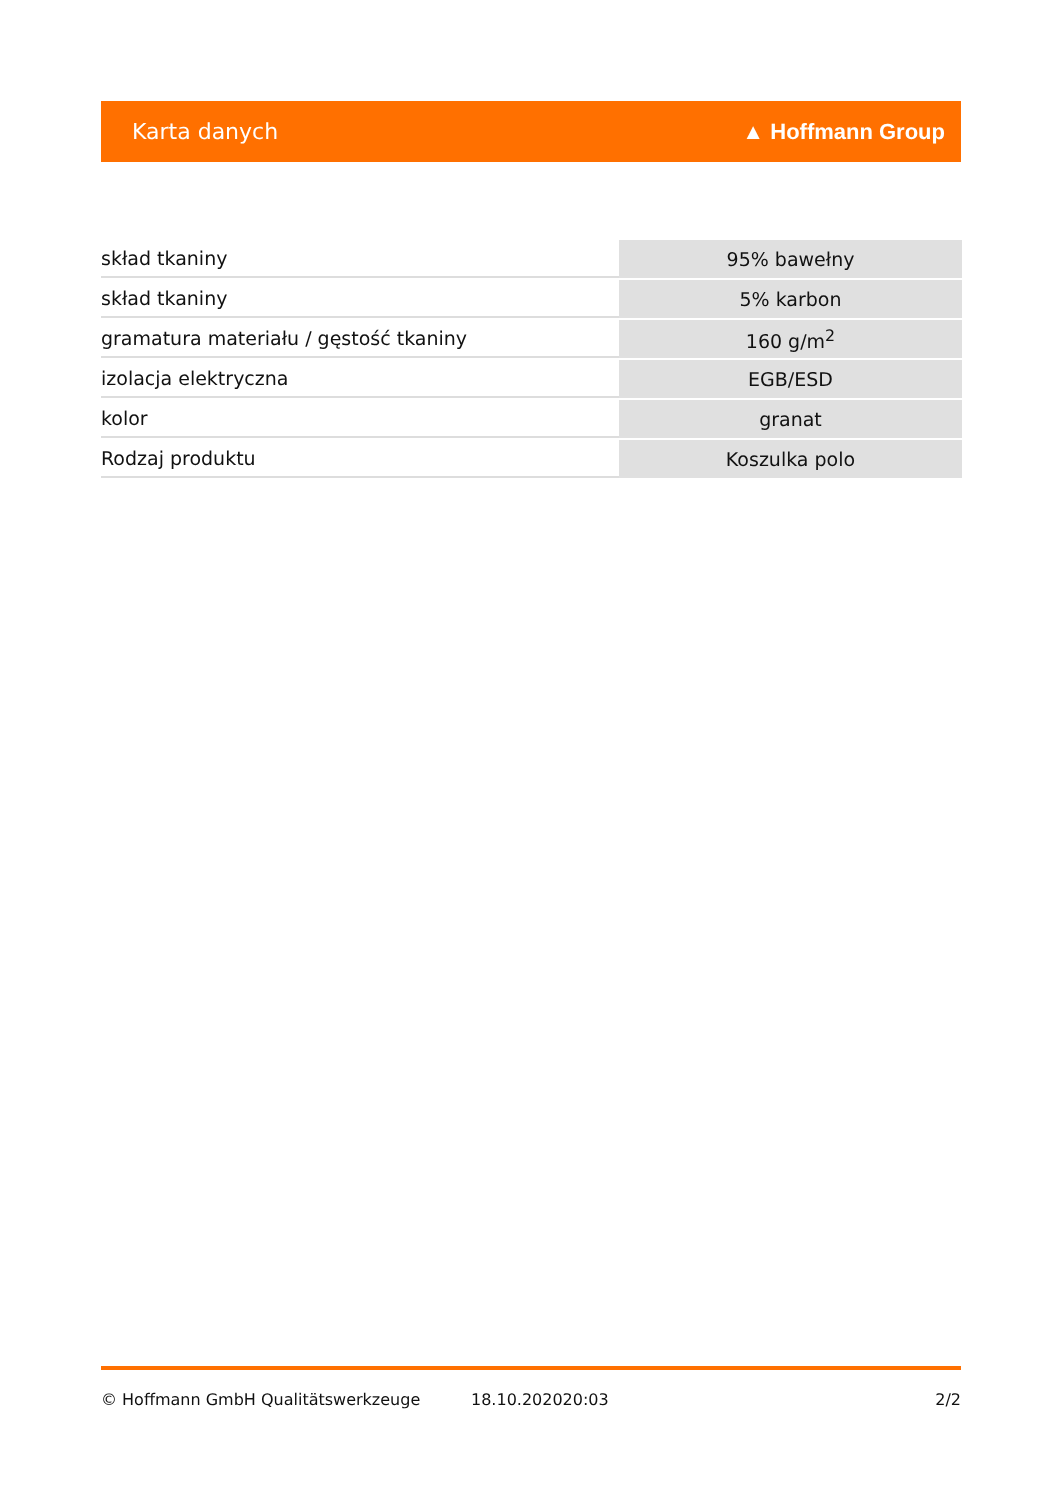Karta danych ▲ Hoffmann Group
| skład tkaniny | 95% bawełny |
| skład tkaniny | 5% karbon |
| gramatura materiału / gęstość tkaniny | 160 g/m<sup>2</sup> |
| izolacja elektryczna | EGB/ESD |
| kolor | granat |
| Rodzaj produktu | Koszulka polo |
© Hoffmann GmbH Qualitätswerkzeuge 18.10.202020:03 2/2